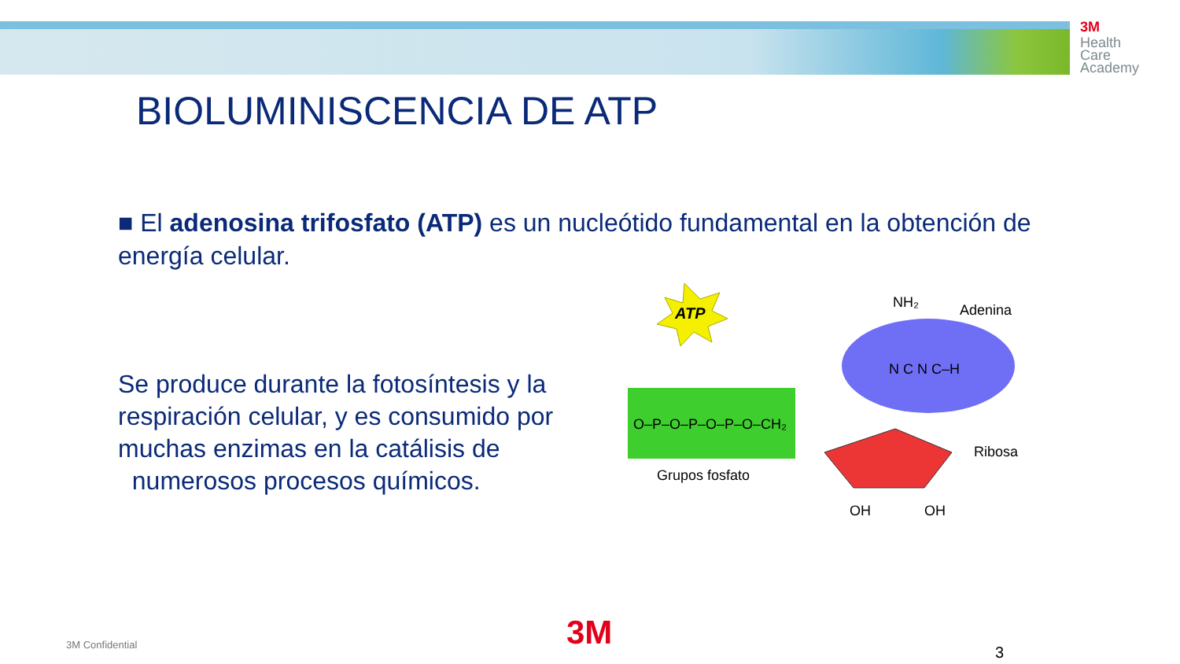3M
Health
Care
Academy
BIOLUMINISCENCIA DE ATP
■ El adenosina trifosfato (ATP) es un nucleótido fundamental en la obtención de energía celular.
Se produce durante la fotosíntesis y la respiración celular, y es consumido por muchas enzimas en la catálisis de numerosos procesos químicos.
ATP
O–P–O–P–O–P–O–CH₂
NH₂
Adenina
N C N C–H
Ribosa
Grupos fosfato
OH
OH
3M Confidential 3M 3